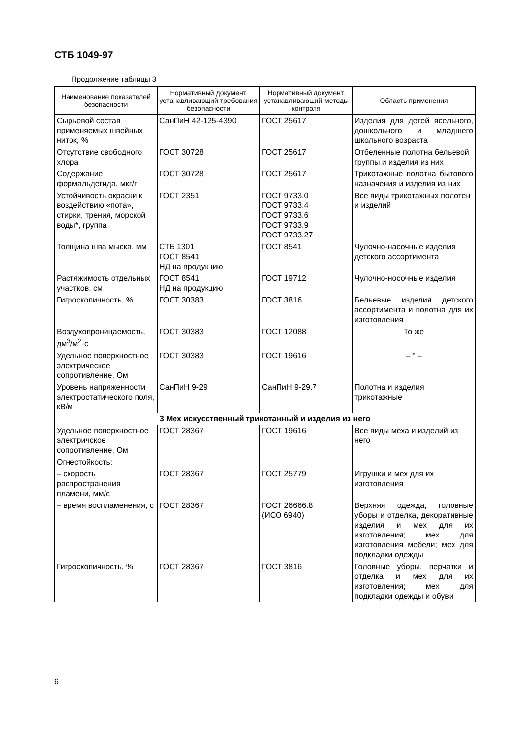СТБ 1049-97
Продолжение таблицы 3
| Наименование показателей безопасности | Нормативный документ, устанавливающий требования безопасности | Нормативный документ, устанавливающий методы контроля | Область применения |
| --- | --- | --- | --- |
| Сырьевой состав применяемых швейных ниток, % | СанПиН 42-125-4390 | ГОСТ 25617 | Изделия для детей ясельного, дошкольного и младшего школьного возраста |
| Отсутствие свободного хлора | ГОСТ 30728 | ГОСТ 25617 | Отбеленные полотна бельевой группы и изделия из них |
| Содержание формальдегида, мкг/г | ГОСТ 30728 | ГОСТ 25617 | Трикотажные полотна бытового назначения и изделия из них |
| Устойчивость окраски к воздействию «пота», стирки, трения, морской воды*, группа | ГОСТ 2351 | ГОСТ 9733.0 ГОСТ 9733.4 ГОСТ 9733.6 ГОСТ 9733.9 ГОСТ 9733.27 | Все виды трикотажных полотен и изделий |
| Толщина шва мыска, мм | СТБ 1301 ГОСТ 8541 НД на продукцию | ГОСТ 8541 | Чулочно-насочные изделия детского ассортимента |
| Растяжимость отдельных участков, см | ГОСТ 8541 НД на продукцию | ГОСТ 19712 | Чулочно-носочные изделия |
| Гигроскопичность, % | ГОСТ 30383 | ГОСТ 3816 | Бельевые изделия детского ассортимента и полотна для их изготовления |
| Воздухопроницаемость, дм<sup>3</sup>/м<sup>2</sup>·с | ГОСТ 30383 | ГОСТ 12088 | То же |
| Удельное поверхностное электрическое сопротивление, Ом | ГОСТ 30383 | ГОСТ 19616 | – " – |
| Уровень напряженности электростатического поля, кВ/м | СанПиН 9-29 | СанПиН 9-29.7 | Полотна и изделия трикотажные |
| 3 Мех искусственный трикотажный и изделия из него | | | |
| Удельное поверхностное электричское сопротивление, Ом | ГОСТ 28367 | ГОСТ 19616 | Все виды меха и изделий из него |
| Огнестойкость: | | | |
| – скорость распространения пламени, мм/с | ГОСТ 28367 | ГОСТ 25779 | Игрушки и мех для их изготовления |
| – время воспламенения, с | ГОСТ 28367 | ГОСТ 26666.8 (ИСО 6940) | Верхняя одежда, головные уборы и отделка, декоративные изделия и мех для их изготовления; мех для изготовления мебели; мех для подкладки одежды |
| Гигроскопичность, % | ГОСТ 28367 | ГОСТ 3816 | Головные уборы, перчатки и отделка и мех для их изготовления; мех для подкладки одежды и обуви |
6